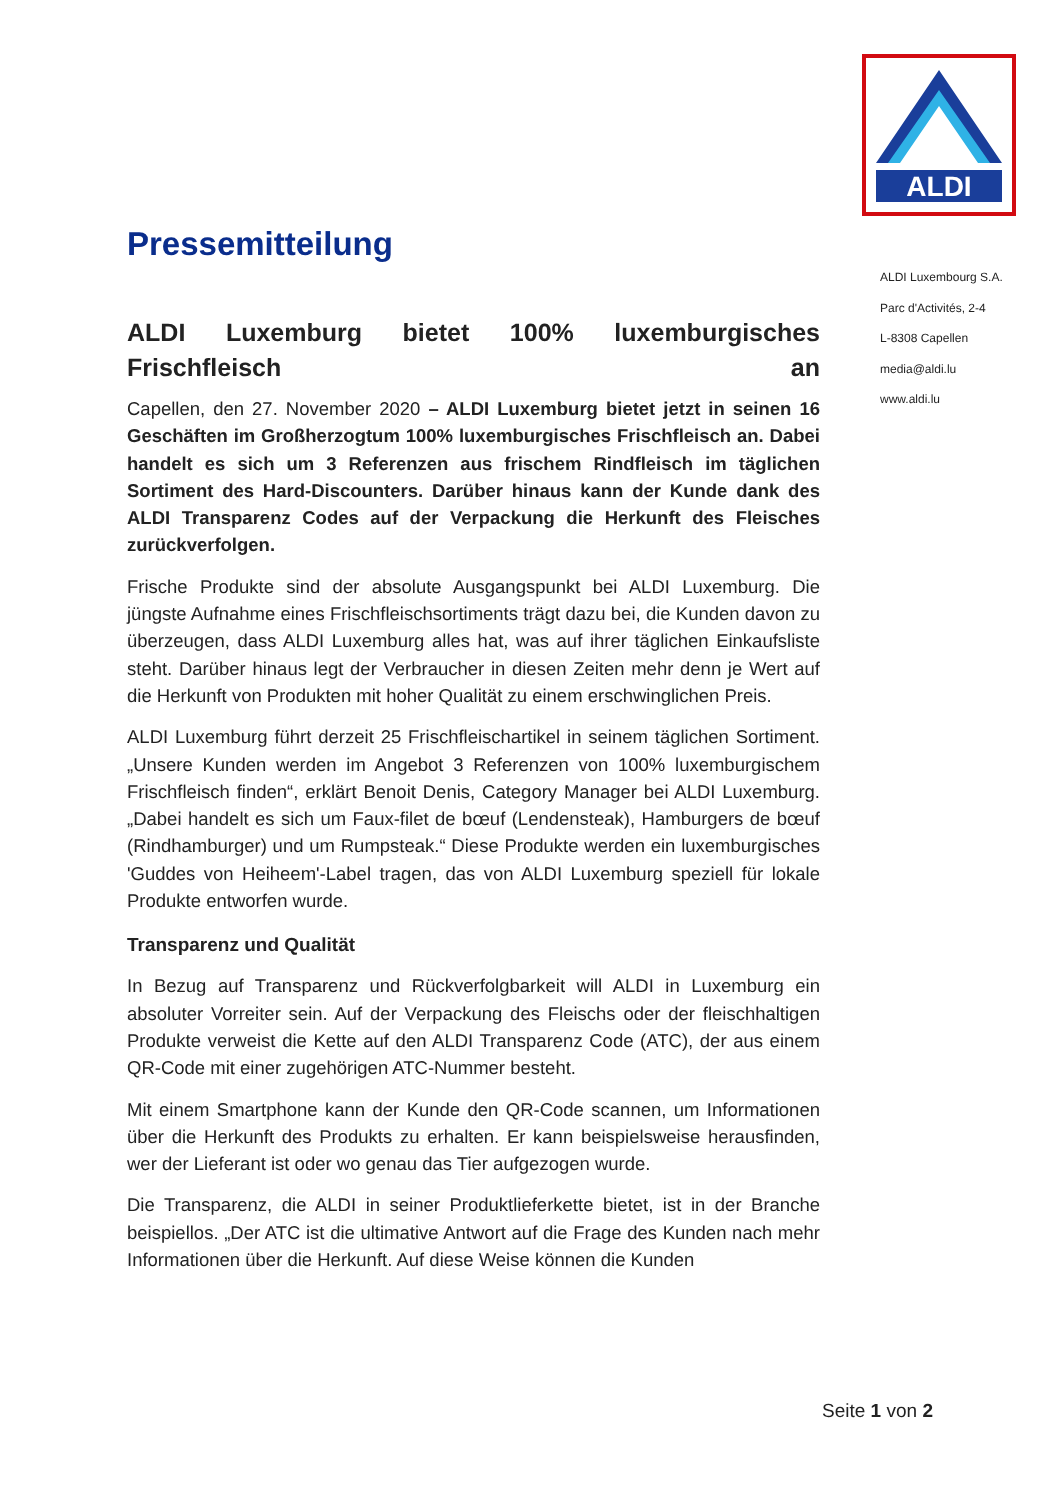ALDI
Pressemitteilung
ALDI Luxemburg bietet 100% luxemburgisches
Frischfleisch an
Capellen, den 27. November 2020 – ALDI Luxemburg bietet jetzt in seinen 16 Geschäften im Großherzogtum 100% luxemburgisches Frischfleisch an. Dabei handelt es sich um 3 Referenzen aus frischem Rindfleisch im täglichen Sortiment des Hard-Discounters. Darüber hinaus kann der Kunde dank des ALDI Transparenz Codes auf der Verpackung die Herkunft des Fleisches zurückverfolgen.
Frische Produkte sind der absolute Ausgangspunkt bei ALDI Luxemburg. Die jüngste Aufnahme eines Frischfleischsortiments trägt dazu bei, die Kunden davon zu überzeugen, dass ALDI Luxemburg alles hat, was auf ihrer täglichen Einkaufsliste steht. Darüber hinaus legt der Verbraucher in diesen Zeiten mehr denn je Wert auf die Herkunft von Produkten mit hoher Qualität zu einem erschwinglichen Preis.
ALDI Luxemburg führt derzeit 25 Frischfleischartikel in seinem täglichen Sortiment. „Unsere Kunden werden im Angebot 3 Referenzen von 100% luxemburgischem Frischfleisch finden“, erklärt Benoit Denis, Category Manager bei ALDI Luxemburg. „Dabei handelt es sich um Faux-filet de bœuf (Lendensteak), Hamburgers de bœuf (Rindhamburger) und um Rumpsteak.“ Diese Produkte werden ein luxemburgisches 'Guddes von Heiheem'-Label tragen, das von ALDI Luxemburg speziell für lokale Produkte entworfen wurde.
Transparenz und Qualität
In Bezug auf Transparenz und Rückverfolgbarkeit will ALDI in Luxemburg ein absoluter Vorreiter sein. Auf der Verpackung des Fleischs oder der fleischhaltigen Produkte verweist die Kette auf den ALDI Transparenz Code (ATC), der aus einem QR-Code mit einer zugehörigen ATC-Nummer besteht.
Mit einem Smartphone kann der Kunde den QR-Code scannen, um Informationen über die Herkunft des Produkts zu erhalten. Er kann beispielsweise herausfinden, wer der Lieferant ist oder wo genau das Tier aufgezogen wurde.
Die Transparenz, die ALDI in seiner Produktlieferkette bietet, ist in der Branche beispiellos. „Der ATC ist die ultimative Antwort auf die Frage des Kunden nach mehr Informationen über die Herkunft. Auf diese Weise können die Kunden
ALDI Luxembourg S.A.
Parc d'Activités, 2-4
L-8308 Capellen
media@aldi.lu
www.aldi.lu
Seite 1 von 2